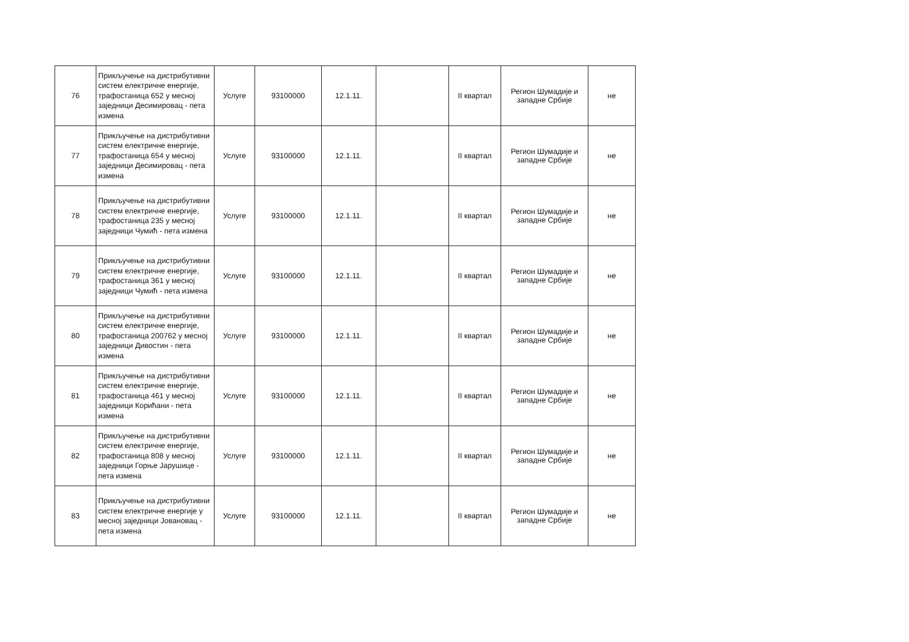| 76 | Прикључење на дистрибутивни систем електричне енергије, трафостаница 652 у месној заједници Десимировац - пета измена | Услуге | 93100000 | 12.1.11. | | II квартал | Регион Шумадије и западне Србије | не |
| 77 | Прикључење на дистрибутивни систем електричне енергије, трафостаница 654 у месној заједници Десимировац - пета измена | Услуге | 93100000 | 12.1.11. | | II квартал | Регион Шумадије и западне Србије | не |
| 78 | Прикључење на дистрибутивни систем електричне енергије, трафостаница 235 у месној заједници Чумић - пета измена | Услуге | 93100000 | 12.1.11. | | II квартал | Регион Шумадије и западне Србије | не |
| 79 | Прикључење на дистрибутивни систем електричне енергије, трафостаница 361 у месној заједници Чумић - пета измена | Услуге | 93100000 | 12.1.11. | | II квартал | Регион Шумадије и западне Србије | не |
| 80 | Прикључење на дистрибутивни систем електричне енергије, трафостаница 200762 у месној заједници Дивостин - пета измена | Услуге | 93100000 | 12.1.11. | | II квартал | Регион Шумадије и западне Србије | не |
| 81 | Прикључење на дистрибутивни систем електричне енергије, трафостаница 461 у месној заједници Корићани - пета измена | Услуге | 93100000 | 12.1.11. | | II квартал | Регион Шумадије и западне Србије | не |
| 82 | Прикључење на дистрибутивни систем електричне енергије, трафостаница 808 у месној заједници Горње Јарушице - пета измена | Услуге | 93100000 | 12.1.11. | | II квартал | Регион Шумадије и западне Србије | не |
| 83 | Прикључење на дистрибутивни систем електричне енергије у месној заједници Јовановац - пета измена | Услуге | 93100000 | 12.1.11. | | II квартал | Регион Шумадије и западне Србије | не |